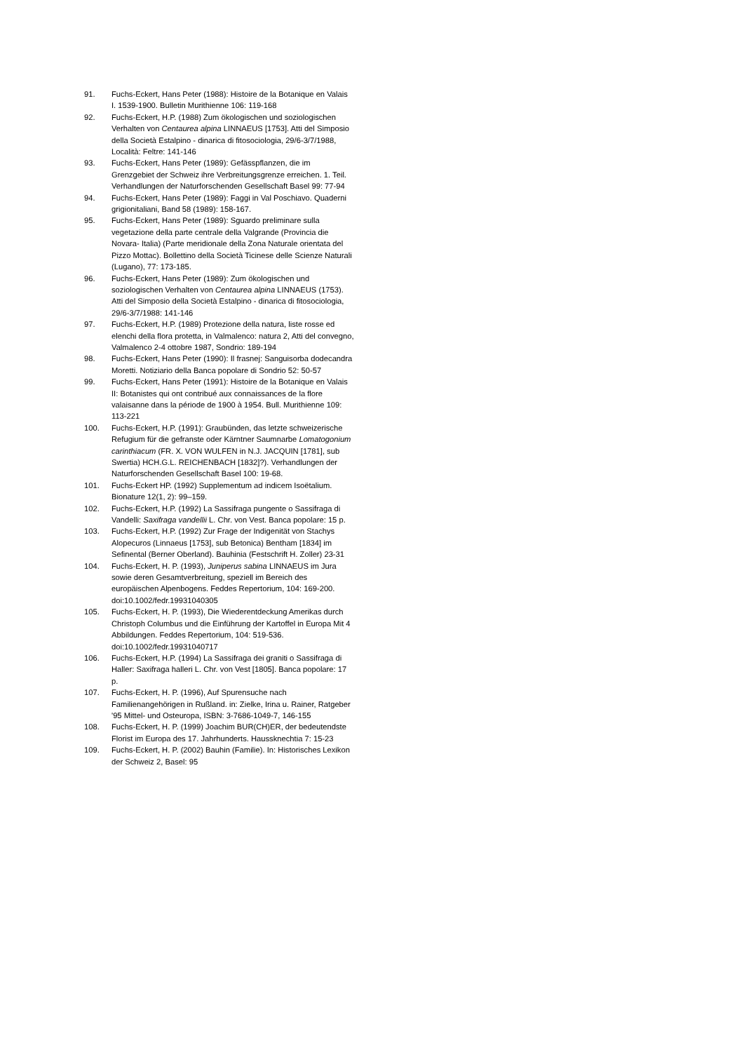91. Fuchs-Eckert, Hans Peter (1988): Histoire de la Botanique en Valais I. 1539-1900. Bulletin Murithienne 106: 119-168
92. Fuchs-Eckert, H.P. (1988) Zum ökologischen und soziologischen Verhalten von Centaurea alpina LINNAEUS [1753]. Atti del Simposio della Società Estalpino - dinarica di fitosociologia, 29/6-3/7/1988, Località: Feltre: 141-146
93. Fuchs-Eckert, Hans Peter (1989): Gefässpflanzen, die im Grenzgebiet der Schweiz ihre Verbreitungsgrenze erreichen. 1. Teil. Verhandlungen der Naturforschenden Gesellschaft Basel 99: 77-94
94. Fuchs-Eckert, Hans Peter (1989): Faggi in Val Poschiavo. Quaderni grigionitaliani, Band 58 (1989): 158-167.
95. Fuchs-Eckert, Hans Peter (1989): Sguardo preliminare sulla vegetazione della parte centrale della Valgrande (Provincia die Novara- Italia) (Parte meridionale della Zona Naturale orientata del Pizzo Mottac). Bollettino della Società Ticinese delle Scienze Naturali (Lugano), 77: 173-185.
96. Fuchs-Eckert, Hans Peter (1989): Zum ökologischen und soziologischen Verhalten von Centaurea alpina LINNAEUS (1753). Atti del Simposio della Società Estalpino - dinarica di fitosociologia, 29/6-3/7/1988: 141-146
97. Fuchs-Eckert, H.P. (1989) Protezione della natura, liste rosse ed elenchi della flora protetta, in Valmalenco: natura 2, Atti del convegno, Valmalenco 2-4 ottobre 1987, Sondrio: 189-194
98. Fuchs-Eckert, Hans Peter (1990): Il frasnej: Sanguisorba dodecandra Moretti. Notiziario della Banca popolare di Sondrio 52: 50-57
99. Fuchs-Eckert, Hans Peter (1991): Histoire de la Botanique en Valais II: Botanistes qui ont contribué aux connaissances de la flore valaisanne dans la période de 1900 à 1954. Bull. Murithienne 109: 113-221
100. Fuchs-Eckert, H.P. (1991): Graubünden, das letzte schweizerische Refugium für die gefranste oder Kärntner Saumnarbe Lomatogonium carinthiacum (FR. X. VON WULFEN in N.J. JACQUIN [1781], sub Swertia) HCH.G.L. REICHENBACH [1832]?). Verhandlungen der Naturforschenden Gesellschaft Basel 100: 19-68.
101. Fuchs-Eckert HP. (1992) Supplementum ad indicem Isoëtalium. Bionature 12(1, 2): 99–159.
102. Fuchs-Eckert, H.P. (1992) La Sassifraga pungente o Sassifraga di Vandelli: Saxifraga vandellii L. Chr. von Vest. Banca popolare: 15 p.
103. Fuchs-Eckert, H.P. (1992) Zur Frage der Indigenität von Stachys Alopecuros (Linnaeus [1753], sub Betonica) Bentham [1834] im Sefinental (Berner Oberland). Bauhinia (Festschrift H. Zoller) 23-31
104. Fuchs-Eckert, H. P. (1993), Juniperus sabina LINNAEUS im Jura sowie deren Gesamtverbreitung, speziell im Bereich des europäischen Alpenbogens. Feddes Repertorium, 104: 169-200. doi:10.1002/fedr.19931040305
105. Fuchs-Eckert, H. P. (1993), Die Wiederentdeckung Amerikas durch Christoph Columbus und die Einführung der Kartoffel in Europa Mit 4 Abbildungen. Feddes Repertorium, 104: 519-536. doi:10.1002/fedr.19931040717
106. Fuchs-Eckert, H.P. (1994) La Sassifraga dei graniti o Sassifraga di Haller: Saxifraga halleri L. Chr. von Vest [1805]. Banca popolare: 17 p.
107. Fuchs-Eckert, H. P. (1996), Auf Spurensuche nach Familienangehörigen in Rußland. in: Zielke, Irina u. Rainer, Ratgeber '95 Mittel- und Osteuropa, ISBN: 3-7686-1049-7, 146-155
108. Fuchs-Eckert, H. P. (1999) Joachim BUR(CH)ER, der bedeutendste Florist im Europa des 17. Jahrhunderts. Haussknechtia 7: 15-23
109. Fuchs-Eckert, H. P. (2002) Bauhin (Familie). In: Historisches Lexikon der Schweiz 2, Basel: 95